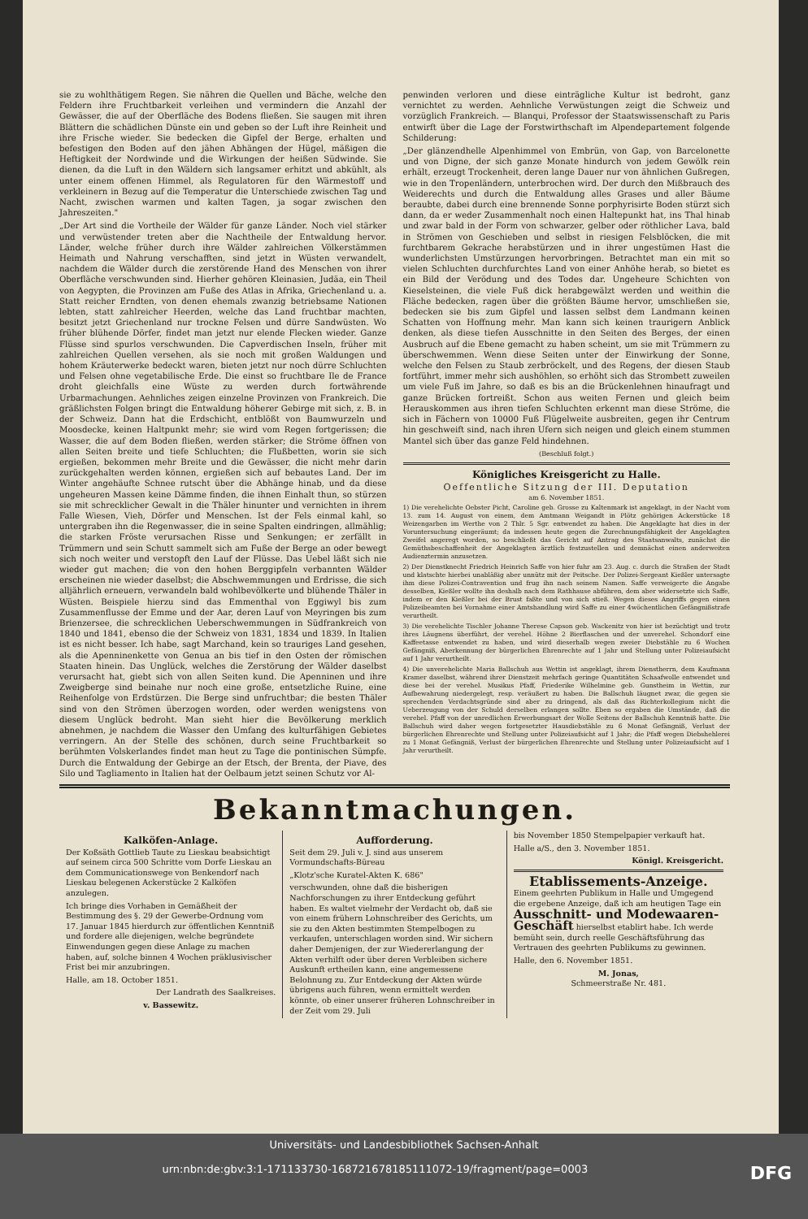sie zu wohlthätigem Regen. Sie nähren die Quellen und Bäche, welche den Feldern ihre Fruchtbarkeit verleihen und vermindern die Anzahl der Gewässer, die auf der Oberfläche des Bodens fließen. Sie saugen mit ihren Blättern die schädlichen Dünste ein und geben so der Luft ihre Reinheit und ihre Frische wieder. Sie bedecken die Gipfel der Berge, erhalten und befestigen den Boden auf den jähen Abhängen der Hügel, mäßigen die Heftigkeit der Nordwinde und die Wirkungen der heißen Südwinde. Sie dienen, da die Luft in den Wäldern sich langsamer erhitzt und abkühlt, als unter einem offenen Himmel, als Regulatoren für den Wärmestoff und verkleinern in Bezug auf die Temperatur die Unterschiede zwischen Tag und Nacht, zwischen warmen und kalten Tagen, ja sogar zwischen den Jahreszeiten."
„Der Art sind die Vortheile der Wälder für ganze Länder. Noch viel stärker und verwüstender treten aber die Nachtheile der Entwaldung hervor. Länder, welche früher durch ihre Wälder zahlreichen Völkerstämmen Heimath und Nahrung verschafften, sind jetzt in Wüsten verwandelt, nachdem die Wälder durch die zerstörende Hand des Menschen von ihrer Oberfläche verschwunden sind. Hierher gehören Kleinasien, Judäa, ein Theil von Aegypten, die Provinzen am Fuße des Atlas in Afrika, Griechenland u. a. Statt reicher Erndten, von denen ehemals zwanzig betriebsame Nationen lebten, statt zahlreicher Heerden, welche das Land fruchtbar machten, besitzt jetzt Griechenland nur trockne Felsen und dürre Sandwüsten. Wo früher blühende Dörfer, findet man jetzt nur elende Flecken wieder. Ganze Flüsse sind spurlos verschwunden. Die Capverdischen Inseln, früher mit zahlreichen Quellen versehen, als sie noch mit großen Waldungen und hohem Kräuterwerke bedeckt waren, bieten jetzt nur noch dürre Schluchten und Felsen ohne vegetabilische Erde. Die einst so fruchtbare Ile de France droht gleichfalls eine Wüste zu werden durch fortwährende Urbarmachungen. Aehnliches zeigen einzelne Provinzen von Frankreich. Die gräßlichsten Folgen bringt die Entwaldung höherer Gebirge mit sich, z. B. in der Schweiz. Dann hat die Erdschicht, entblößt von Baumwurzeln und Moosdecke, keinen Haltpunkt mehr; sie wird vom Regen fortgerissen; die Wasser, die auf dem Boden fließen, werden stärker; die Ströme öffnen von allen Seiten breite und tiefe Schluchten; die Flußbetten, worin sie sich ergießen, bekommen mehr Breite und die Gewässer, die nicht mehr darin zurückgehalten werden können, ergießen sich auf bebautes Land. Der im Winter angehäufte Schnee rutscht über die Abhänge hinab, und da diese ungeheuren Massen keine Dämme finden, die ihnen Einhalt thun, so stürzen sie mit schrecklicher Gewalt in die Thäler hinunter und vernichten in ihrem Falle Wiesen, Vieh, Dörfer und Menschen. Ist der Fels einmal kahl, so untergraben ihn die Regenwasser, die in seine Spalten eindringen, allmählig; die starken Fröste verursachen Risse und Senkungen; er zerfällt in Trümmern und sein Schutt sammelt sich am Fuße der Berge an oder bewegt sich noch weiter und verstopft den Lauf der Flüsse. Das Uebel läßt sich nie wieder gut machen; die von den hohen Berggipfeln verbannten Wälder erscheinen nie wieder daselbst; die Abschwemmungen und Erdrisse, die sich alljährlich erneuern, verwandeln bald wohlbevölkerte und blühende Thäler in Wüsten. Beispiele hierzu sind das Emmenthal von Eggiwyl bis zum Zusammenflusse der Emme und der Aar, deren Lauf von Meyringen bis zum Brienzersee, die schrecklichen Ueberschwemmungen in Südfrankreich von 1840 und 1841, ebenso die der Schweiz von 1831, 1834 und 1839. In Italien ist es nicht besser. Ich habe, sagt Marchand, kein so trauriges Land gesehen, als die Apenninenkette von Genua an bis tief in den Osten der römischen Staaten hinein. Das Unglück, welches die Zerstörung der Wälder daselbst verursacht hat, giebt sich von allen Seiten kund. Die Apenninen und ihre Zweigberge sind beinahe nur noch eine große, entsetzliche Ruine, eine Reihenfolge von Erdstürzen. Die Berge sind unfruchtbar; die besten Thäler sind von den Strömen überzogen worden, oder werden wenigstens von diesem Unglück bedroht. Man sieht hier die Bevölkerung merklich abnehmen, je nachdem die Wasser den Umfang des kulturfähigen Gebietes verringern. An der Stelle des schönen, durch seine Fruchtbarkeit so berühmten Volskerlandes findet man heut zu Tage die pontinischen Sümpfe. Durch die Entwaldung der Gebirge an der Etsch, der Brenta, der Piave, des Silo und Tagliamento in Italien hat der Oelbaum jetzt seinen Schutz vor Al-
penwinden verloren und diese einträgliche Kultur ist bedroht, ganz vernichtet zu werden. Aehnliche Verwüstungen zeigt die Schweiz und vorzüglich Frankreich. — Blanqui, Professor der Staatswissenschaft zu Paris entwirft über die Lage der Forstwirthschaft im Alpendepartement folgende Schilderung:
„Der glänzendhelle Alpenhimmel von Embrün, von Gap, von Barcelonette und von Digne, der sich ganze Monate hindurch von jedem Gewölk rein erhält, erzeugt Trockenheit, deren lange Dauer nur von ähnlichen Gußregen, wie in den Tropenländern, unterbrochen wird. Der durch den Mißbrauch des Weiderechts und durch die Entwaldung alles Grases und aller Bäume beraubte, dabei durch eine brennende Sonne porphyrisirte Boden stürzt sich dann, da er weder Zusammenhalt noch einen Haltepunkt hat, ins Thal hinab und zwar bald in der Form von schwarzer, gelber oder röthlicher Lava, bald in Strömen von Geschieben und selbst in riesigen Felsblöcken, die mit furchtbarem Gekrache herabstürzen und in ihrer ungestümen Hast die wunderlichsten Umstürzungen hervorbringen. Betrachtet man ein mit so vielen Schluchten durchfurchtes Land von einer Anhöhe herab, so bietet es ein Bild der Verödung und des Todes dar. Ungeheure Schichten von Kieselsteinen, die viele Fuß dick herabgewälzt werden und weithin die Fläche bedecken, ragen über die größten Bäume hervor, umschließen sie, bedecken sie bis zum Gipfel und lassen selbst dem Landmann keinen Schatten von Hoffnung mehr. Man kann sich keinen traurigern Anblick denken, als diese tiefen Ausschnitte in den Seiten des Berges, der einen Ausbruch auf die Ebene gemacht zu haben scheint, um sie mit Trümmern zu überschwemmen. Wenn diese Seiten unter der Einwirkung der Sonne, welche den Felsen zu Staub zerbröckelt, und des Regens, der diesen Staub fortführt, immer mehr sich aushöhlen, so erhöht sich das Strombett zuweilen um viele Fuß im Jahre, so daß es bis an die Brückenlehnen hinaufragt und ganze Brücken fortreißt. Schon aus weiten Fernen und gleich beim Herauskommen aus ihren tiefen Schluchten erkennt man diese Ströme, die sich in Fächern von 10000 Fuß Flügelweite ausbreiten, gegen ihr Centrum hin geschweift sind, nach ihren Ufern sich neigen und gleich einem stummen Mantel sich über das ganze Feld hindehnen.
(Beschluß folgt.)
Königliches Kreisgericht zu Halle.
Oeffentliche Sitzung der III. Deputation
am 6. November 1851.
1) Die verehelichte Oebster Picht, Caroline geb. Grosse zu Kaltenmark ist angeklagt, in der Nacht vom 13. zum 14. August von einem, dem Amtmann Weigandt in Plötz gehörigen Ackerstücke 18 Weizengarben im Werthe von 2 Thlr. 5 Sgr. entwendet zu haben. Die Angeklagte hat dies in der Voruntersuchung eingeräumt; da indessen heute gegen die Zurechnungsfähigkeit der Angeklagten Zweifel angeregt worden, so beschließt das Gericht auf Antrag des Staatsanwalts, zunächst die Gemüthsbeschaffenheit der Angeklagten ärztlich festzustellen und demnächst einen anderweiten Audienztermin anzusetzen.
2) Der Dienstknecht Friedrich Heinrich Saffe von hier fuhr am 23. Aug. c. durch die Straßen der Stadt und klatschte hierbei unabläßig aber unnütz mit der Peitsche. Der Polizei-Sergeant Kießler untersagte ihm diese Polizei-Contravention und frug ihn nach seinem Namen. Saffe verweigerte die Angabe desselben, Kießler wollte ihn deshalb nach dem Rathhause abführen, dem aber widersetzte sich Saffe, indem er den Kießler bei der Brust faßte und von sich stieß. Wegen dieses Angriffs gegen einen Polizeibeamten bei Vornahme einer Amtshandlung wird Saffe zu einer 4wöchentlichen Gefängnißstrafe verurtheilt.
3) Die verehelichte Tischler Johanne Therese Capson geb. Wackenitz von hier ist bezüchtigt und trotz ihres Läugnens überführt, der verehel. Höhne 2 Bierflaschen und der unverehel. Schondorf eine Kaffeetasse entwendet zu haben, und wird dieserhalb wegen zweier Diebstähle zu 6 Wochen Gefängniß, Aberkennung der bürgerlichen Ehrenrechte auf 1 Jahr und Stellung unter Polizeiaufsicht auf 1 Jahr verurtheilt.
4) Die unverehelichte Maria Ballschuh aus Wettin ist angeklagt, ihrem Dienstherrn, dem Kaufmann Kramer daselbst, während ihrer Dienstzeit mehrfach geringe Quantitäten Schaafwolle entwendet und diese bei der verehel. Musikus Pfaff, Friederike Wilhelmine geb. Gunstheim in Wettin, zur Aufbewahrung niedergelegt, resp. veräußert zu haben. Die Ballschuh läugnet zwar, die gegen sie sprechenden Verdachtsgründe sind aber zu dringend, als daß das Richterkollegium nicht die Ueberzeugung von der Schuld derselben erlangen sollte. Eben so ergaben die Umstände, daß die verehel. Pfaff von der unredlichen Erwerbungsart der Wolle Seitens der Ballschuh Kenntniß hatte. Die Ballschuh wird daher wegen fortgesetzter Hausdiebstähle zu 6 Monat Gefängniß, Verlust der bürgerlichen Ehrenrechte und Stellung unter Polizeiaufsicht auf 1 Jahr; die Pfaff wegen Diebshehlerei zu 1 Monat Gefängniß, Verlust der bürgerlichen Ehrenrechte und Stellung unter Polizeiaufsicht auf 1 Jahr verurtheilt.
Bekanntmachungen.
Kalköfen-Anlage.
Der Koßsäth Gottlieb Taute zu Lieskau beabsichtigt auf seinem circa 500 Schritte vom Dorfe Lieskau an dem Communicationswege von Benkendorf nach Lieskau belegenen Ackerstücke 2 Kalköfen anzulegen.
Ich bringe dies Vorhaben in Gemäßheit der Bestimmung des §. 29 der Gewerbe-Ordnung vom 17. Januar 1845 hierdurch zur öffentlichen Kenntniß und fordere alle diejenigen, welche begründete Einwendungen gegen diese Anlage zu machen haben, auf, solche binnen 4 Wochen präklusivischer Frist bei mir anzubringen.
Halle, am 18. October 1851.
Der Landrath des Saalkreises.
v. Bassewitz.
Aufforderung.
Seit dem 29. Juli v. J. sind aus unserem Vormundschafts-Büreau
„Klotz'sche Kuratel-Akten K. 686"
verschwunden, ohne daß die bisherigen Nachforschungen zu ihrer Entdeckung geführt haben. Es waltet vielmehr der Verdacht ob, daß sie von einem frühern Lohnschreiber des Gerichts, um sie zu den Akten bestimmten Stempelbogen zu verkaufen, unterschlagen worden sind. Wir sichern daher Demjenigen, der zur Wiedererlangung der Akten verhilft oder über deren Verbleiben sichere Auskunft ertheilen kann, eine angemessene Belohnung zu. Zur Entdeckung der Akten würde übrigens auch führen, wenn ermittelt werden könnte, ob einer unserer früheren Lohnschreiber in der Zeit vom 29. Juli
bis November 1850 Stempelpapier verkauft hat.
Halle a/S., den 3. November 1851.
Königl. Kreisgericht.
Etablissements-Anzeige.
Einem geehrten Publikum in Halle und Umgegend die ergebene Anzeige, daß ich am heutigen Tage ein Ausschnitt- und Modewaaren-Geschäft hierselbst etablirt habe. Ich werde bemüht sein, durch reelle Geschäftsführung das Vertrauen des geehrten Publikums zu gewinnen.
Halle, den 6. November 1851.
M. Jonas,
Schmeerstraße Nr. 481.
Universitäts- und Landesbibliothek Sachsen-Anhalt
urn:nbn:de:gbv:3:1-171133730-16872167818511107​2-19/fragment/page=0003 DFG